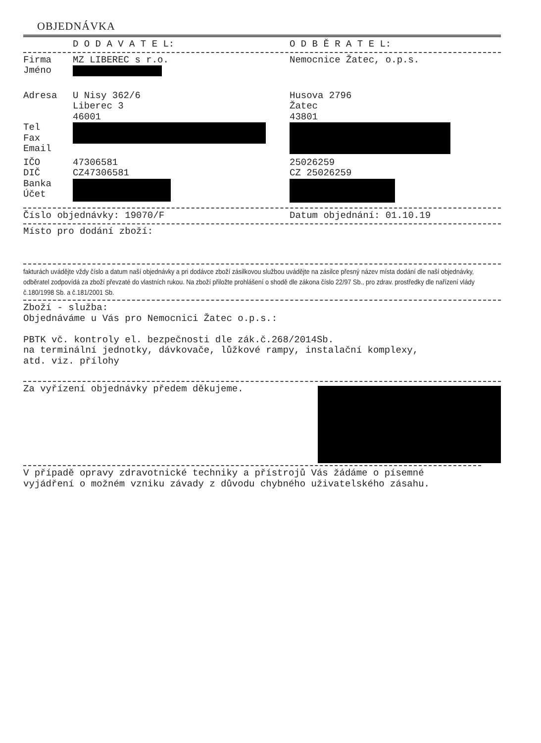OBJEDNÁVKA
D O D A V A T E L: O D B Ě R A T E L:
Firma MZ LIBEREC s r.o. Nemocnice Žatec, o.p.s.
Jméno
Adresa U Nisy 362/6
Liberec 3
46001
Husova 2796
Žatec
43801
Tel
Fax
Email
IČO
DIČ
47306581
CZ47306581
25026259
CZ 25026259
Banka
Účet
Číslo objednávky: 19070/F Datum objednání: 01.10.19
Místo pro dodání zboží:
fakturách uvádějte vždy číslo a datum naší objednávky a pri dodávce zboží zásilkovou službou uvádějte na zásilce přesný název místa dodání dle naší objednávky, odběratel zodpovídá za zboží převzaté do vlastních rukou. Na zboží přiložte prohlášení o shodě dle zákona číslo 22/97 Sb., pro zdrav. prostředky dle nařízení vlády č.180/1998 Sb. a č.181/2001 Sb.
Zboží - služba:
Objednáváme u Vás pro Nemocnici Žatec o.p.s.:
PBTK vč. kontroly el. bezpečnosti dle zák.č.268/2014Sb.
na terminální jednotky, dávkovače, lůžkové rampy, instalační komplexy,
atd. viz. přílohy
Za vyřízení objednávky předem děkujeme.
V případě opravy zdravotnické techniky a přístrojů Vás žádáme o písemné
vyjádření o možném vzniku závady z důvodu chybného uživatelského zásahu.